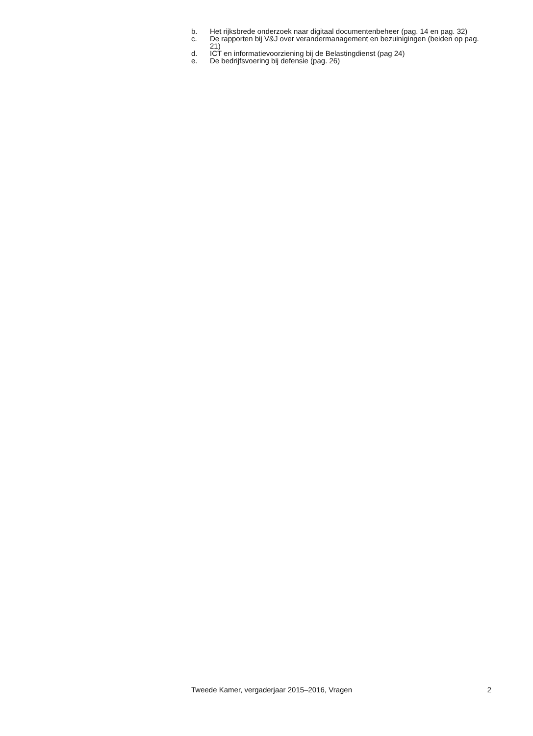b. Het rijksbrede onderzoek naar digitaal documentenbeheer (pag. 14 en pag. 32)
c. De rapporten bij V&J over verandermanagement en bezuinigingen (beiden op pag. 21)
d. ICT en informatievoorziening bij de Belastingdienst (pag 24)
e. De bedrijfsvoering bij defensie (pag. 26)
Tweede Kamer, vergaderjaar 2015–2016, Vragen 2